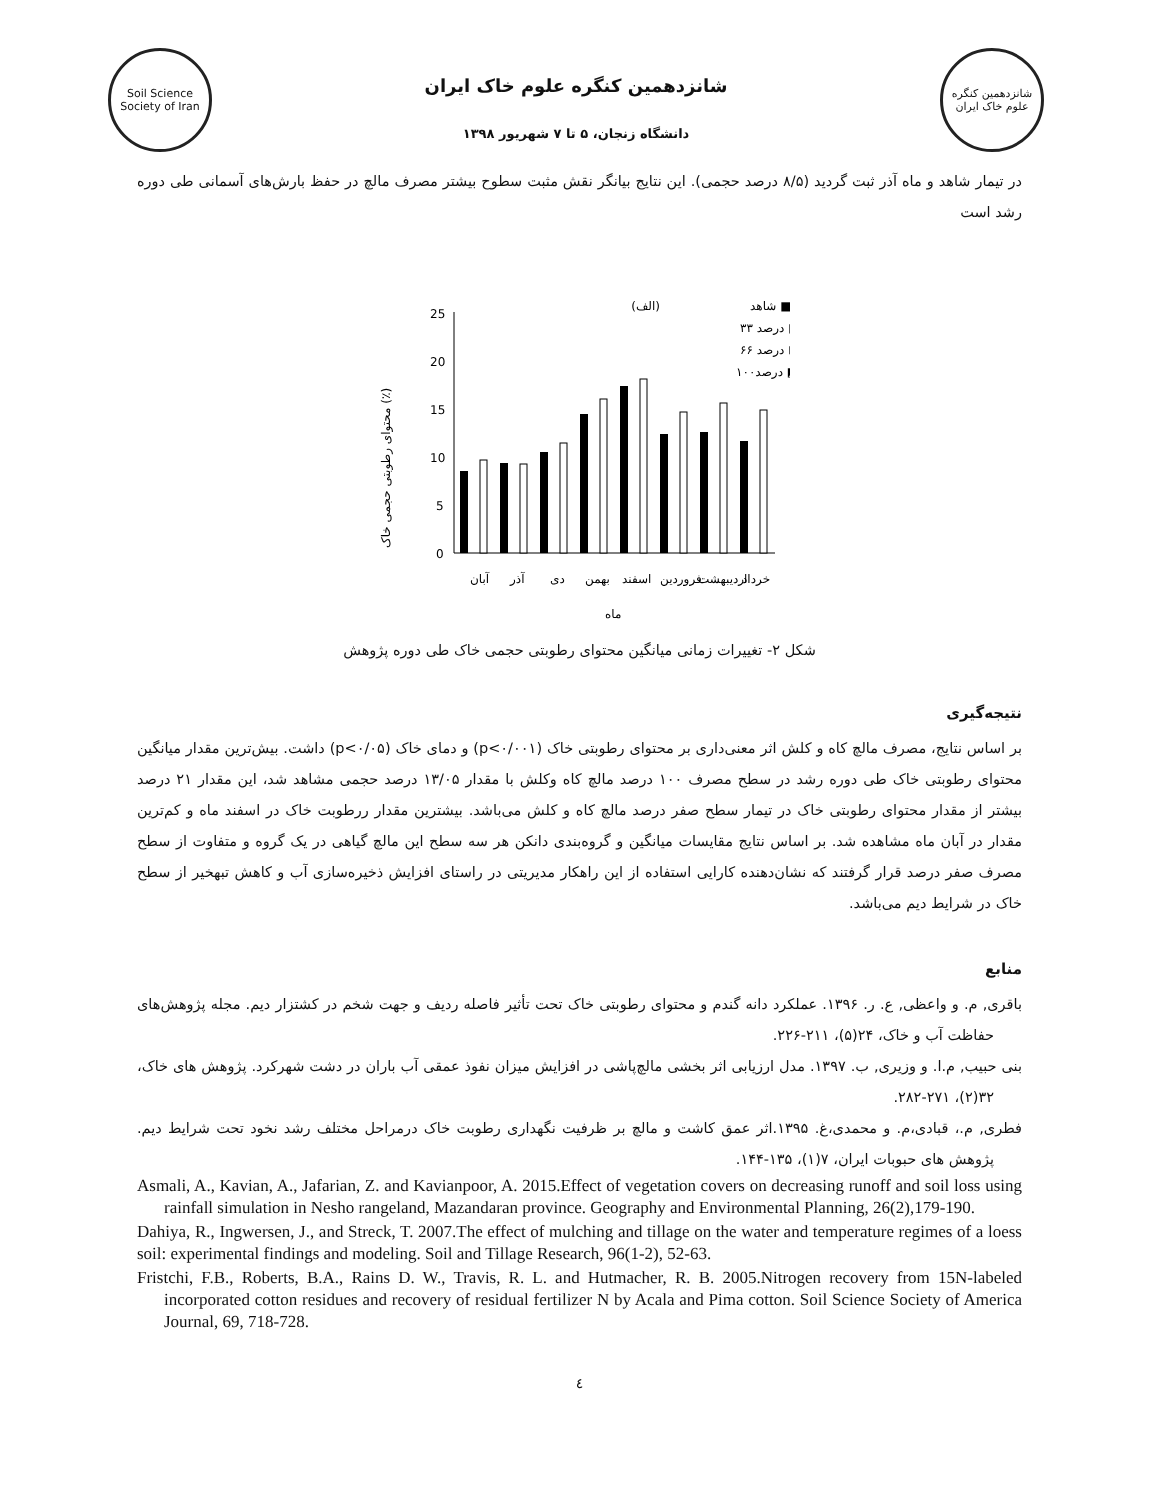Soil Science Society of Iran
شانزدهمین کنگره علوم خاک ایران
دانشگاه زنجان، ۵ تا ۷ شهریور ۱۳۹۸
شانزدهمین کنگره علوم خاک ایران
در تیمار شاهد و ماه آذر ثبت گردید (۸/۵ درصد حجمی). این نتایج بیانگر نقش مثبت سطوح بیشتر مصرف مالچ در حفظ بارش‌های آسمانی طی دوره رشد است
محتوای رطوبتی حجمی خاک (٪)
25
20
15
10
5
0
(الف)
شاهد ■
۳۳ درصد □
۶۶ درصد ⊡
۱۰۰درصد ◩
آبان
آذر
دی
بهمن
اسفند
فروردین
اردیبهشت
خرداد
ماه
شکل ۲- تغییرات زمانی میانگین محتوای رطوبتی حجمی خاک طی دوره پژوهش
نتیجه‌گیری
بر اساس نتایج، مصرف مالچ کاه و کلش اثر معنی‌داری بر محتوای رطوبتی خاک (p<۰/۰۰۱) و دمای خاک (p<۰/۰۵) داشت. بیش‌ترین مقدار میانگین محتوای رطوبتی خاک طی دوره رشد در سطح مصرف ۱۰۰ درصد مالچ کاه وکلش با مقدار ۱۳/۰۵ درصد حجمی مشاهد شد، این مقدار ۲۱ درصد بیشتر از مقدار محتوای رطوبتی خاک در تیمار سطح صفر درصد مالچ کاه و کلش می‌باشد. بیشترین مقدار ررطوبت خاک در اسفند ماه و کم‌ترین مقدار در آبان ماه مشاهده شد. بر اساس نتایج مقایسات میانگین و گروه‌بندی دانکن هر سه سطح این مالچ گیاهی در یک گروه و متفاوت از سطح مصرف صفر درصد قرار گرفتند که نشان‌دهنده کارایی استفاده از این راهکار مدیریتی در راستای افزایش ذخیره‌سازی آب و کاهش تبهخیر از سطح خاک در شرایط دیم می‌باشد.
منابع
باقری, م. و واعظی, ع. ر. ۱۳۹۶. عملکرد دانه گندم و محتوای رطوبتی خاک تحت تأثیر فاصله ردیف و جهت شخم در کشتزار دیم. مجله پژوهش‌های حفاظت آب و خاک، ۲۴(۵)، ۲۱۱-۲۲۶.
بنی حبیب, م.ا. و وزیری, ب. ۱۳۹۷. مدل ارزیابی اثر بخشی مالچ‌پاشی در افزایش میزان نفوذ عمقی آب باران در دشت شهرکرد. پژوهش های خاک، ۳۲(۲)، ۲۷۱-۲۸۲.
فطری, م.، قبادی،م. و محمدی،غ. ۱۳۹۵.اثر عمق کاشت و مالچ بر ظرفیت نگهداری رطوبت خاک درمراحل مختلف رشد نخود تحت شرایط دیم. پژوهش های حبوبات ایران، ۷(۱)، ۱۳۵-۱۴۴.
Asmali, A., Kavian, A., Jafarian, Z. and Kavianpoor, A. 2015.Effect of vegetation covers on decreasing runoff and soil loss using rainfall simulation in Nesho rangeland, Mazandaran province. Geography and Environmental Planning, 26(2),179-190.
Dahiya, R., Ingwersen, J., and Streck, T. 2007.The effect of mulching and tillage on the water and temperature regimes of a loess soil: experimental findings and modeling. Soil and Tillage Research, 96(1-2), 52-63.
Fristchi, F.B., Roberts, B.A., Rains D. W., Travis, R. L. and Hutmacher, R. B. 2005.Nitrogen recovery from 15N-labeled incorporated cotton residues and recovery of residual fertilizer N by Acala and Pima cotton. Soil Science Society of America Journal, 69, 718-728.
٤